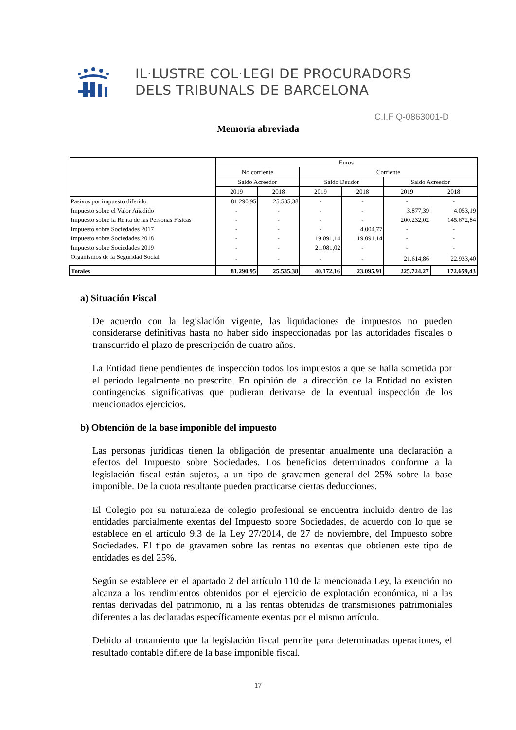IL·LUSTRE COL·LEGI DE PROCURADORS
DELS TRIBUNALS DE BARCELONA
C.I.F Q-0863001-D
Memoria abreviada
| | Euros | | | | | |
| --- | --- | --- | --- | --- | --- | --- |
| | No corriente | | Corriente | | | |
| | Saldo Acreedor | | Saldo Deudor | | Saldo Acreedor | |
| | 2019 | 2018 | 2019 | 2018 | 2019 | 2018 |
| Pasivos por impuesto diferido | 81.290,95 | 25.535,38 | - | - | - | - |
| Impuesto sobre el Valor Añadido | - | - | - | - | 3.877,39 | 4.053,19 |
| Impuesto sobre la Renta de las Personas Físicas | - | - | - | - | 200.232,02 | 145.672,84 |
| Impuesto sobre Sociedades 2017 | - | - | - | 4.004,77 | - | - |
| Impuesto sobre Sociedades 2018 | - | - | 19.091,14 | 19.091,14 | - | - |
| Impuesto sobre Sociedades 2019 | - | - | 21.081,02 | - | - | - |
| Organismos de la Seguridad Social | - | - | - | - | 21.614,86 | 22.933,40 |
| Totales | 81.290,95 | 25.535,38 | 40.172,16 | 23.095,91 | 225.724,27 | 172.659,43 |
a) Situación Fiscal
De acuerdo con la legislación vigente, las liquidaciones de impuestos no pueden considerarse definitivas hasta no haber sido inspeccionadas por las autoridades fiscales o transcurrido el plazo de prescripción de cuatro años.
La Entidad tiene pendientes de inspección todos los impuestos a que se halla sometida por el periodo legalmente no prescrito. En opinión de la dirección de la Entidad no existen contingencias significativas que pudieran derivarse de la eventual inspección de los mencionados ejercicios.
b) Obtención de la base imponible del impuesto
Las personas jurídicas tienen la obligación de presentar anualmente una declaración a efectos del Impuesto sobre Sociedades. Los beneficios determinados conforme a la legislación fiscal están sujetos, a un tipo de gravamen general del 25% sobre la base imponible. De la cuota resultante pueden practicarse ciertas deducciones.
El Colegio por su naturaleza de colegio profesional se encuentra incluido dentro de las entidades parcialmente exentas del Impuesto sobre Sociedades, de acuerdo con lo que se establece en el artículo 9.3 de la Ley 27/2014, de 27 de noviembre, del Impuesto sobre Sociedades. El tipo de gravamen sobre las rentas no exentas que obtienen este tipo de entidades es del 25%.
Según se establece en el apartado 2 del artículo 110 de la mencionada Ley, la exención no alcanza a los rendimientos obtenidos por el ejercicio de explotación económica, ni a las rentas derivadas del patrimonio, ni a las rentas obtenidas de transmisiones patrimoniales diferentes a las declaradas específicamente exentas por el mismo artículo.
Debido al tratamiento que la legislación fiscal permite para determinadas operaciones, el resultado contable difiere de la base imponible fiscal.
17